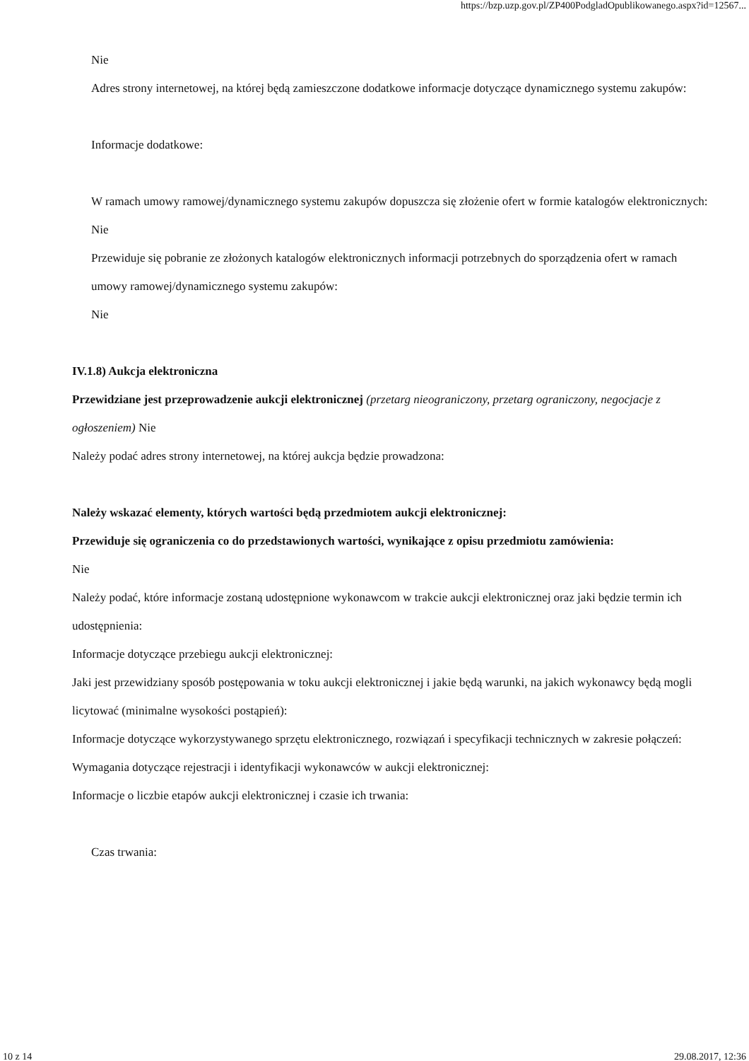https://bzp.uzp.gov.pl/ZP400PodgladOpublikowanego.aspx?id=12567...
Nie
Adres strony internetowej, na której będą zamieszczone dodatkowe informacje dotyczące dynamicznego systemu zakupów:
Informacje dodatkowe:
W ramach umowy ramowej/dynamicznego systemu zakupów dopuszcza się złożenie ofert w formie katalogów elektronicznych:
Nie
Przewiduje się pobranie ze złożonych katalogów elektronicznych informacji potrzebnych do sporządzenia ofert w ramach umowy ramowej/dynamicznego systemu zakupów:
Nie
IV.1.8) Aukcja elektroniczna
Przewidziane jest przeprowadzenie aukcji elektronicznej (przetarg nieograniczony, przetarg ograniczony, negocjacje z ogłoszeniem) Nie
Należy podać adres strony internetowej, na której aukcja będzie prowadzona:
Należy wskazać elementy, których wartości będą przedmiotem aukcji elektronicznej:
Przewiduje się ograniczenia co do przedstawionych wartości, wynikające z opisu przedmiotu zamówienia:
Nie
Należy podać, które informacje zostaną udostępnione wykonawcom w trakcie aukcji elektronicznej oraz jaki będzie termin ich udostępnienia:
Informacje dotyczące przebiegu aukcji elektronicznej:
Jaki jest przewidziany sposób postępowania w toku aukcji elektronicznej i jakie będą warunki, na jakich wykonawcy będą mogli licytować (minimalne wysokości postąpień):
Informacje dotyczące wykorzystywanego sprzętu elektronicznego, rozwiązań i specyfikacji technicznych w zakresie połączeń:
Wymagania dotyczące rejestracji i identyfikacji wykonawców w aukcji elektronicznej:
Informacje o liczbie etapów aukcji elektronicznej i czasie ich trwania:
Czas trwania:
10 z 14 29.08.2017, 12:36